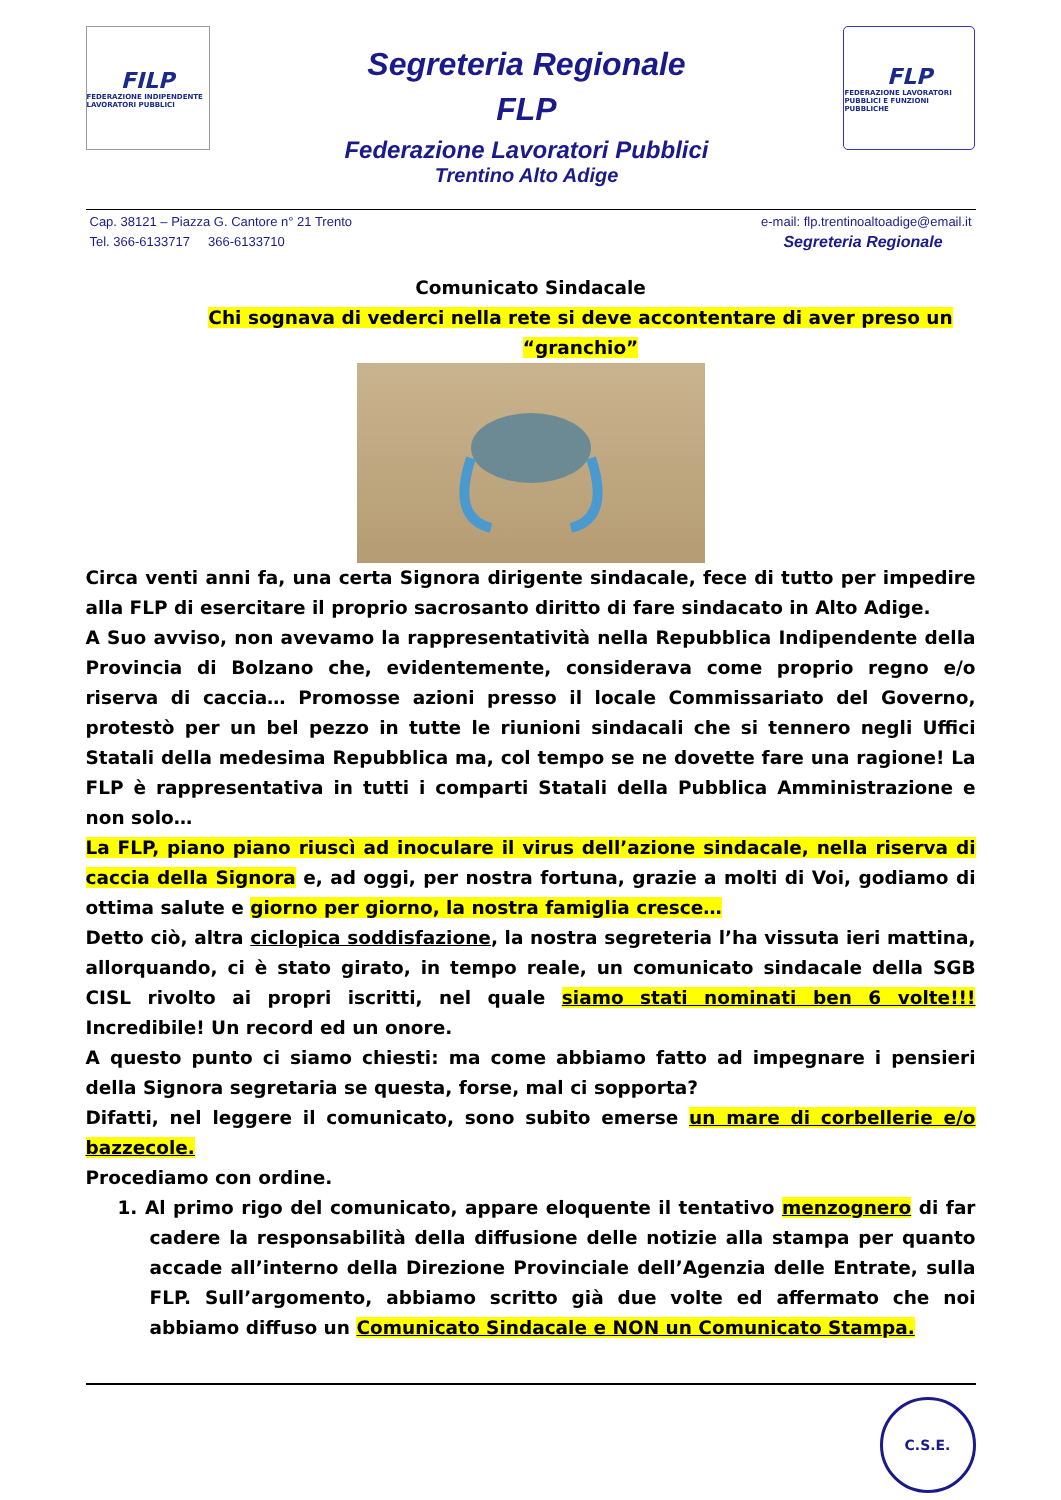FILP
FEDERAZIONE INDIPENDENTE LAVORATORI PUBBLICI
Segreteria Regionale
FLP
Federazione Lavoratori Pubblici
Trentino Alto Adige
FLP
FEDERAZIONE LAVORATORI PUBBLICI E FUNZIONI PUBBLICHE
Cap. 38121 – Piazza G. Cantore n° 21 Trento
Tel. 366-6133717 366-6133710
e-mail: flp.trentinoaltoadige@email.it
Segreteria Regionale
Comunicato Sindacale
Chi sognava di vederci nella rete si deve accontentare di aver preso un “granchio”
Circa venti anni fa, una certa Signora dirigente sindacale, fece di tutto per impedire alla FLP di esercitare il proprio sacrosanto diritto di fare sindacato in Alto Adige.
A Suo avviso, non avevamo la rappresentatività nella Repubblica Indipendente della Provincia di Bolzano che, evidentemente, considerava come proprio regno e/o riserva di caccia… Promosse azioni presso il locale Commissariato del Governo, protestò per un bel pezzo in tutte le riunioni sindacali che si tennero negli Uffici Statali della medesima Repubblica ma, col tempo se ne dovette fare una ragione! La FLP è rappresentativa in tutti i comparti Statali della Pubblica Amministrazione e non solo…
La FLP, piano piano riuscì ad inoculare il virus dell’azione sindacale, nella riserva di caccia della Signora e, ad oggi, per nostra fortuna, grazie a molti di Voi, godiamo di ottima salute e giorno per giorno, la nostra famiglia cresce…
Detto ciò, altra ciclopica soddisfazione, la nostra segreteria l’ha vissuta ieri mattina, allorquando, ci è stato girato, in tempo reale, un comunicato sindacale della SGB CISL rivolto ai propri iscritti, nel quale siamo stati nominati ben 6 volte!!! Incredibile! Un record ed un onore.
A questo punto ci siamo chiesti: ma come abbiamo fatto ad impegnare i pensieri della Signora segretaria se questa, forse, mal ci sopporta?
Difatti, nel leggere il comunicato, sono subito emerse un mare di corbellerie e/o bazzecole.
Procediamo con ordine.
1. Al primo rigo del comunicato, appare eloquente il tentativo menzognero di far cadere la responsabilità della diffusione delle notizie alla stampa per quanto accade all’interno della Direzione Provinciale dell’Agenzia delle Entrate, sulla FLP. Sull’argomento, abbiamo scritto già due volte ed affermato che noi abbiamo diffuso un Comunicato Sindacale e NON un Comunicato Stampa.
C.S.E.